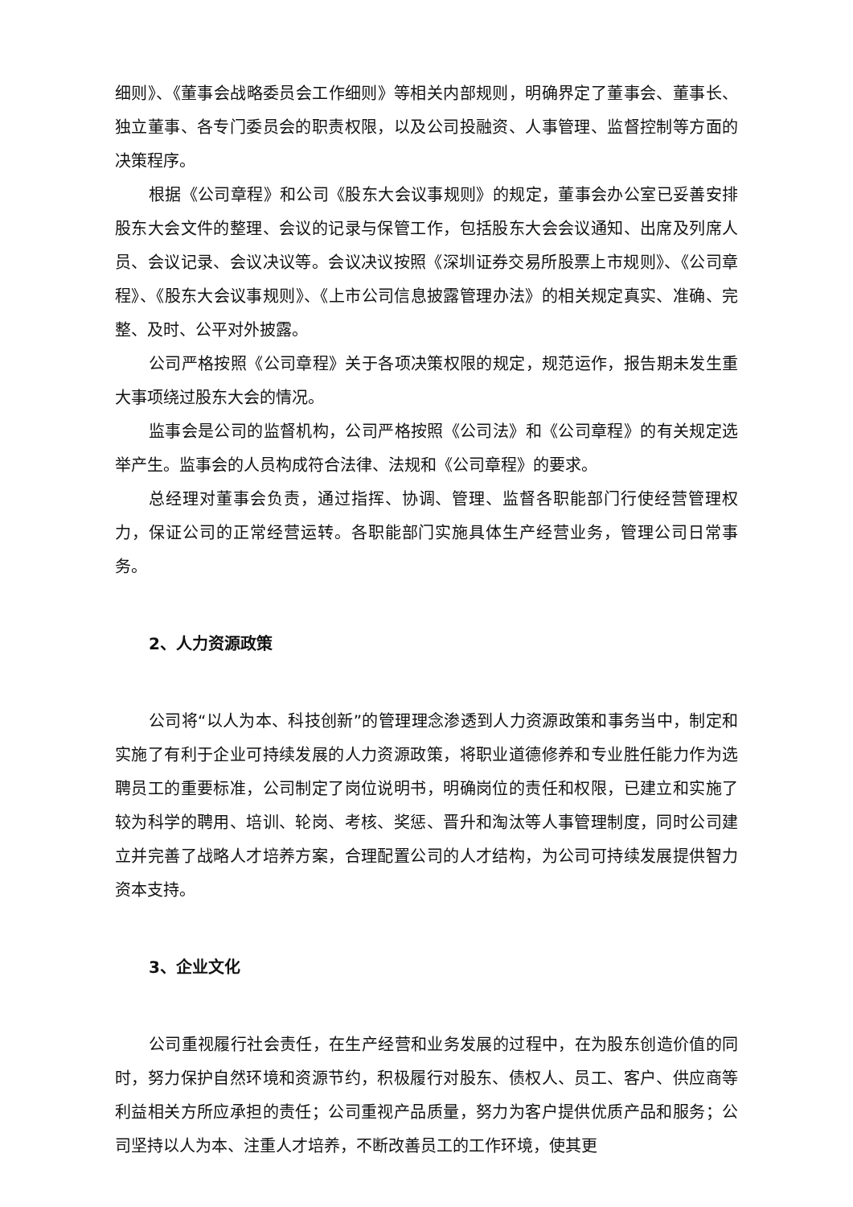细则》、《董事会战略委员会工作细则》等相关内部规则，明确界定了董事会、董事长、独立董事、各专门委员会的职责权限，以及公司投融资、人事管理、监督控制等方面的决策程序。
根据《公司章程》和公司《股东大会议事规则》的规定，董事会办公室已妥善安排股东大会文件的整理、会议的记录与保管工作，包括股东大会会议通知、出席及列席人员、会议记录、会议决议等。会议决议按照《深圳证券交易所股票上市规则》、《公司章程》、《股东大会议事规则》、《上市公司信息披露管理办法》的相关规定真实、准确、完整、及时、公平对外披露。
公司严格按照《公司章程》关于各项决策权限的规定，规范运作，报告期未发生重大事项绕过股东大会的情况。
监事会是公司的监督机构，公司严格按照《公司法》和《公司章程》的有关规定选举产生。监事会的人员构成符合法律、法规和《公司章程》的要求。
总经理对董事会负责，通过指挥、协调、管理、监督各职能部门行使经营管理权力，保证公司的正常经营运转。各职能部门实施具体生产经营业务，管理公司日常事务。
2、人力资源政策
公司将“以人为本、科技创新”的管理理念渗透到人力资源政策和事务当中，制定和实施了有利于企业可持续发展的人力资源政策，将职业道德修养和专业胜任能力作为选聘员工的重要标准，公司制定了岗位说明书，明确岗位的责任和权限，已建立和实施了较为科学的聘用、培训、轮岗、考核、奖惩、晋升和淘汰等人事管理制度，同时公司建立并完善了战略人才培养方案，合理配置公司的人才结构，为公司可持续发展提供智力资本支持。
3、企业文化
公司重视履行社会责任，在生产经营和业务发展的过程中，在为股东创造价值的同时，努力保护自然环境和资源节约，积极履行对股东、债权人、员工、客户、供应商等利益相关方所应承担的责任；公司重视产品质量，努力为客户提供优质产品和服务；公司坚持以人为本、注重人才培养，不断改善员工的工作环境，使其更